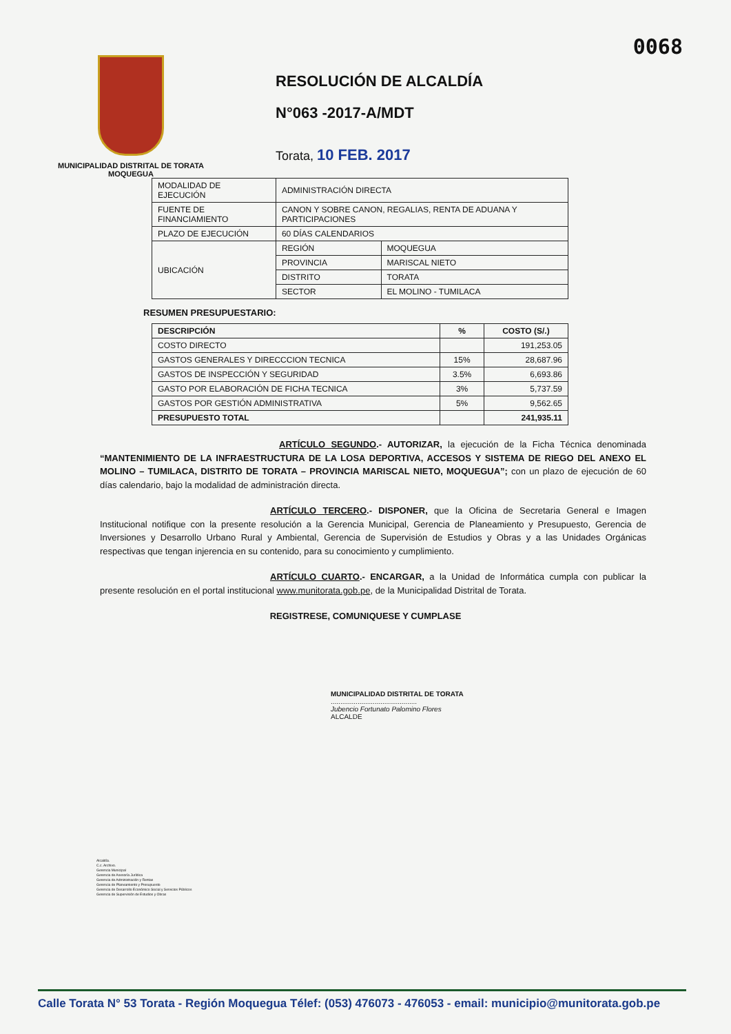0068
MUNICIPALIDAD DISTRITAL DE TORATA
MOQUEGUA
RESOLUCIÓN DE ALCALDÍA
N°063 -2017-A/MDT
Torata, 10 FEB. 2017
| MODALIDAD DE EJECUCIÓN | ADMINISTRACIÓN DIRECTA | |
| FUENTE DE FINANCIAMIENTO | CANON Y SOBRE CANON, REGALIAS, RENTA DE ADUANA Y PARTICIPACIONES | |
| PLAZO DE EJECUCIÓN | 60 DÍAS CALENDARIOS | |
| UBICACIÓN | REGIÓN | MOQUEGUA |
| | PROVINCIA | MARISCAL NIETO |
| | DISTRITO | TORATA |
| | SECTOR | EL MOLINO - TUMILACA |
RESUMEN PRESUPUESTARIO:
| DESCRIPCIÓN | % | COSTO (S/.) |
| --- | --- | --- |
| COSTO DIRECTO | | 191,253.05 |
| GASTOS GENERALES Y DIRECCCION TECNICA | 15% | 28,687.96 |
| GASTOS DE INSPECCIÓN Y SEGURIDAD | 3.5% | 6,693.86 |
| GASTO POR ELABORACIÓN DE FICHA TECNICA | 3% | 5,737.59 |
| GASTOS POR GESTIÓN ADMINISTRATIVA | 5% | 9,562.65 |
| PRESUPUESTO TOTAL | | 241,935.11 |
                    ARTÍCULO SEGUNDO.- AUTORIZAR, la ejecución de la Ficha Técnica denominada “MANTENIMIENTO DE LA INFRAESTRUCTURA DE LA LOSA DEPORTIVA, ACCESOS Y SISTEMA DE RIEGO DEL ANEXO EL MOLINO – TUMILACA, DISTRITO DE TORATA – PROVINCIA MARISCAL NIETO, MOQUEGUA”; con un plazo de ejecución de 60 días calendario, bajo la modalidad de administración directa.
                   ARTÍCULO TERCERO.- DISPONER, que la Oficina de Secretaria General e Imagen Institucional notifique con la presente resolución a la Gerencia Municipal, Gerencia de Planeamiento y Presupuesto, Gerencia de Inversiones y Desarrollo Urbano Rural y Ambiental, Gerencia de Supervisión de Estudios y Obras y a las Unidades Orgánicas respectivas que tengan injerencia en su contenido, para su conocimiento y cumplimiento.
                   ARTÍCULO CUARTO.- ENCARGAR, a la Unidad de Informática cumpla con publicar la presente resolución en el portal institucional www.munitorata.gob.pe, de la Municipalidad Distrital de Torata.
REGISTRESE, COMUNIQUESE Y CUMPLASE
MUNICIPALIDAD DISTRITAL DE TORATA
.............................................
Jubencio Fortunato Palomino Flores
ALCALDE
Alcaldía.
C.c. Archivo.
Gerencia Municipal
Gerencia de Asesoría Jurídica
Gerencia de Administración y Rentas
Gerencia de Planeamiento y Presupuesto
Gerencia de Desarrollo Económico Social y Servicios Públicos
Gerencia de Supervisión de Estudios y Obras
Calle Torata N° 53 Torata - Región Moquegua Télef: (053) 476073 - 476053 - email: municipio@munitorata.gob.pe